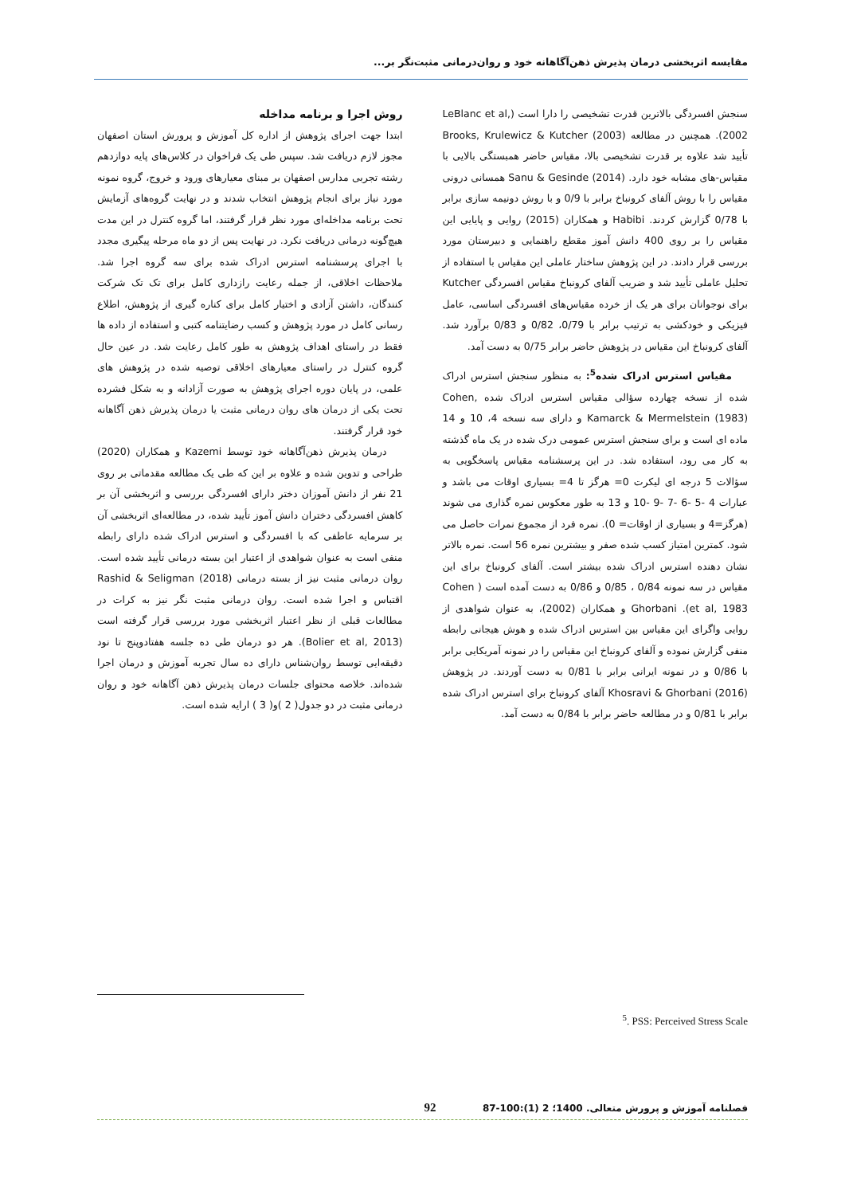مقایسه اثربخشی درمان پذیرش ذهن‌آگاهانه خود و روان‌درمانی مثبت‌نگر بر...
سنجش افسردگی بالاترین قدرت تشخیصی را دارا است (LeBlanc et al, 2002). همچنین در مطالعه Brooks, Krulewicz & Kutcher (2003) تأیید شد علاوه بر قدرت تشخیصی بالا، مقیاس حاضر همبستگی بالایی با مقیاس-های مشابه خود دارد. Sanu & Gesinde (2014) همسانی درونی مقیاس را با روش آلفای کرونباخ برابر با 0/9 و با روش دونیمه سازی برابر با 0/78 گزارش کردند. Habibi و همکاران (2015) روایی و پایایی این مقیاس را بر روی 400 دانش آموز مقطع راهنمایی و دبیرستان مورد بررسی قرار دادند. در این پژوهش ساختار عاملی این مقیاس با استفاده از تحلیل عاملی تأیید شد و ضریب آلفای کرونباخ مقیاس افسردگی Kutcher برای نوجوانان برای هر یک از خرده مقیاس‌های افسردگی اساسی، عامل فیزیکی و خودکشی به ترتیب برابر با 0/79، 0/82 و 0/83 برآورد شد. آلفای کرونباخ این مقیاس در پژوهش حاضر برابر 0/75 به دست آمد.
مقیاس استرس ادراک شده<sup>5</sup>: به منظور سنجش استرس ادراک شده از نسخه چهارده سؤالی مقیاس استرس ادراک شده Cohen, Kamarck & Mermelstein (1983) و دارای سه نسخه 4، 10 و 14 ماده ای است و برای سنجش استرس عمومی درک شده در یک ماه گذشته به کار می رود، استفاده شد. در این پرسشنامه مقیاس پاسخگویی به سؤالات 5 درجه ای لیکرت 0= هرگز تا 4= بسیاری اوقات می باشد و عبارات 4 -5 -6 -7 -9 -10 و 13 به طور معکوس نمره گذاری می شوند (هرگز=4 و بسیاری از اوقات= 0). نمره فرد از مجموع نمرات حاصل می شود. کمترین امتیاز کسب شده صفر و بیشترین نمره 56 است. نمره بالاتر نشان دهنده استرس ادراک شده بیشتر است. آلفای کرونباخ برای این مقیاس در سه نمونه 0/84 ، 0/85 و 0/86 به دست آمده است ( Cohen et al, 1983). Ghorbani و همکاران (2002)، به عنوان شواهدی از روایی واگرای این مقیاس بین استرس ادراک شده و هوش هیجانی رابطه منفی گزارش نموده و آلفای کرونباخ این مقیاس را در نمونه آمریکایی برابر با 0/86 و در نمونه ایرانی برابر با 0/81 به دست آوردند. در پژوهش Khosravi & Ghorbani (2016) آلفای کرونباخ برای استرس ادراک شده برابر با 0/81 و در مطالعه حاضر برابر با 0/84 به دست آمد.
روش اجرا و برنامه مداخله
ابتدا جهت اجرای پژوهش از اداره کل آموزش و پرورش استان اصفهان مجوز لازم دریافت شد. سپس طی یک فراخوان در کلاس‌های پایه دوازدهم رشته تجربی مدارس اصفهان بر مبنای معیارهای ورود و خروج، گروه نمونه مورد نیاز برای انجام پژوهش انتخاب شدند و در نهایت گروه‌های آزمایش تحت برنامه مداخله‌ای مورد نظر قرار گرفتند، اما گروه کنترل در این مدت هیچ‌گونه درمانی دریافت نکرد. در نهایت پس از دو ماه مرحله پیگیری مجدد با اجرای پرسشنامه استرس ادراک شده برای سه گروه اجرا شد. ملاحظات اخلاقی، از جمله رعایت رازداری کامل برای تک تک شرکت کنندگان، داشتن آزادی و اختیار کامل برای کناره گیری از پژوهش، اطلاع رسانی کامل در مورد پژوهش و کسب رضایتنامه کتبی و استفاده از داده ها فقط در راستای اهداف پژوهش به طور کامل رعایت شد. در عین حال گروه کنترل در راستای معیارهای اخلاقی توصیه شده در پژوهش های علمی، در پایان دوره اجرای پژوهش به صورت آزادانه و به شکل فشرده تحت یکی از درمان های روان درمانی مثبت یا درمان پذیرش ذهن آگاهانه خود قرار گرفتند.
درمان پذیرش ذهن‌آگاهانه خود توسط Kazemi و همکاران (2020) طراحی و تدوین شده و علاوه بر این که طی یک مطالعه مقدماتی بر روی 21 نفر از دانش آموزان دختر دارای افسردگی بررسی و اثربخشی آن بر کاهش افسردگی دختران دانش آموز تأیید شده، در مطالعه‌ای اثربخشی آن بر سرمایه عاطفی که با افسردگی و استرس ادراک شده دارای رابطه منفی است به عنوان شواهدی از اعتبار این بسته درمانی تأیید شده است. روان درمانی مثبت نیز از بسته درمانی Rashid & Seligman (2018) اقتباس و اجرا شده است. روان درمانی مثبت نگر نیز به کرات در مطالعات قبلی از نظر اعتبار اثربخشی مورد بررسی قرار گرفته است (Bolier et al, 2013). هر دو درمان طی ده جلسه هفتادوپنج تا نود دقیقه‌ایی توسط روان‌شناس دارای ده سال تجربه آموزش و درمان اجرا شده‌اند. خلاصه محتوای جلسات درمان پذیرش ذهن آگاهانه خود و روان درمانی مثبت در دو جدول( 2 )و( 3 ) ارایه شده است.
<sup>5</sup>. PSS: Perceived Stress Scale
فصلنامه آموزش و پرورش متعالی. 1400؛ 2 (1):100-87 92